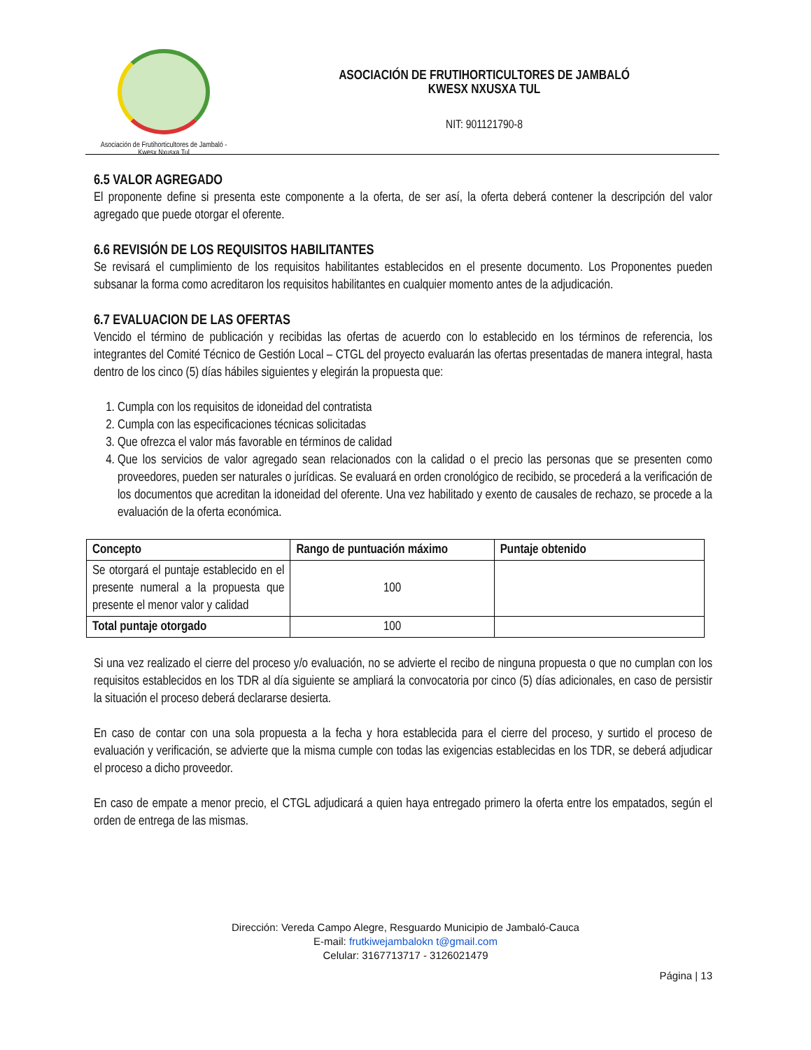Asociación de Frutihorticultores de Jambaló - Kwesx Nxusxa Tul
ASOCIACIÓN DE FRUTIHORTICULTORES DE JAMBALÓ
KWESX NXUSXA TUL
NIT: 901121790-8
6.5 VALOR AGREGADO
El proponente define si presenta este componente a la oferta, de ser así, la oferta deberá contener la descripción del valor agregado que puede otorgar el oferente.
6.6 REVISIÓN DE LOS REQUISITOS HABILITANTES
Se revisará el cumplimiento de los requisitos habilitantes establecidos en el presente documento. Los Proponentes pueden subsanar la forma como acreditaron los requisitos habilitantes en cualquier momento antes de la adjudicación.
6.7 EVALUACION DE LAS OFERTAS
Vencido el término de publicación y recibidas las ofertas de acuerdo con lo establecido en los términos de referencia, los integrantes del Comité Técnico de Gestión Local – CTGL del proyecto evaluarán las ofertas presentadas de manera integral, hasta dentro de los cinco (5) días hábiles siguientes y elegirán la propuesta que:
1. Cumpla con los requisitos de idoneidad del contratista
2. Cumpla con las especificaciones técnicas solicitadas
3. Que ofrezca el valor más favorable en términos de calidad
4. Que los servicios de valor agregado sean relacionados con la calidad o el precio las personas que se presenten como proveedores, pueden ser naturales o jurídicas. Se evaluará en orden cronológico de recibido, se procederá a la verificación de los documentos que acreditan la idoneidad del oferente. Una vez habilitado y exento de causales de rechazo, se procede a la evaluación de la oferta económica.
| Concepto | Rango de puntuación máximo | Puntaje obtenido |
| --- | --- | --- |
| Se otorgará el puntaje establecido en el presente numeral a la propuesta que presente el menor valor y calidad | 100 | |
| Total puntaje otorgado | 100 | |
Si una vez realizado el cierre del proceso y/o evaluación, no se advierte el recibo de ninguna propuesta o que no cumplan con los requisitos establecidos en los TDR al día siguiente se ampliará la convocatoria por cinco (5) días adicionales, en caso de persistir la situación el proceso deberá declararse desierta.
En caso de contar con una sola propuesta a la fecha y hora establecida para el cierre del proceso, y surtido el proceso de evaluación y verificación, se advierte que la misma cumple con todas las exigencias establecidas en los TDR, se deberá adjudicar el proceso a dicho proveedor.
En caso de empate a menor precio, el CTGL adjudicará a quien haya entregado primero la oferta entre los empatados, según el orden de entrega de las mismas.
Dirección: Vereda Campo Alegre, Resguardo Municipio de Jambaló-Cauca
E-mail: frutkiwejambalokn t@gmail.com
Celular: 3167713717 - 3126021479
Página | 13